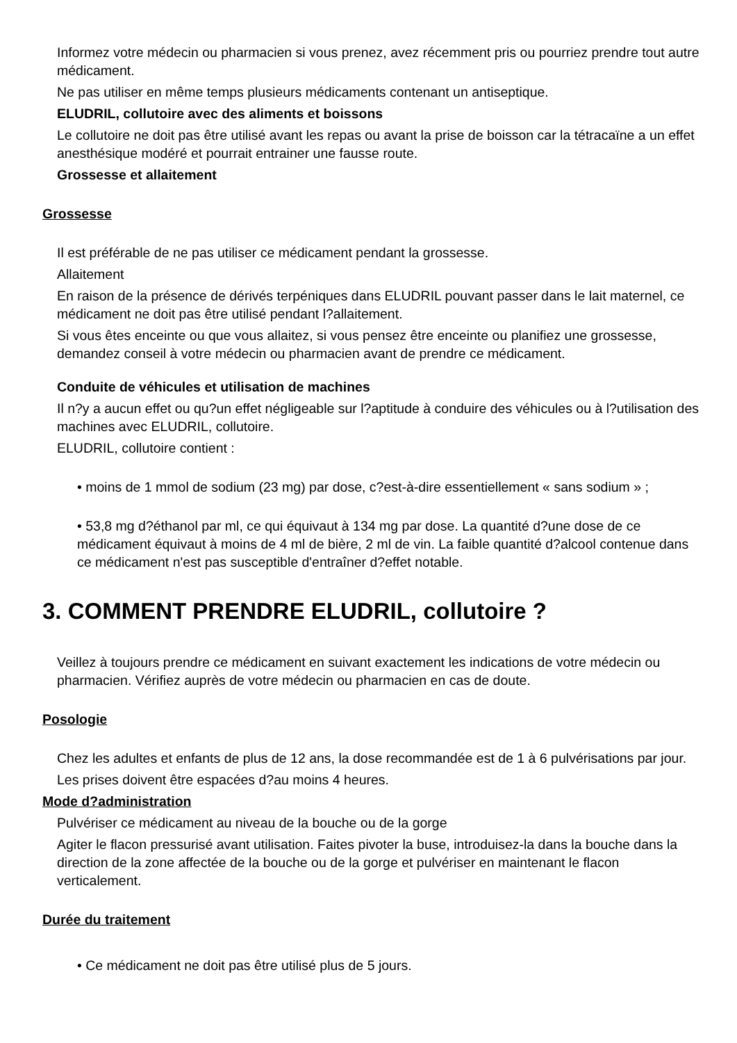Informez votre médecin ou pharmacien si vous prenez, avez récemment pris ou pourriez prendre tout autre médicament.
Ne pas utiliser en même temps plusieurs médicaments contenant un antiseptique.
ELUDRIL, collutoire avec des aliments et boissons
Le collutoire ne doit pas être utilisé avant les repas ou avant la prise de boisson car la tétracaïne a un effet anesthésique modéré et pourrait entrainer une fausse route.
Grossesse et allaitement
Grossesse
Il est préférable de ne pas utiliser ce médicament pendant la grossesse.
Allaitement
En raison de la présence de dérivés terpéniques dans ELUDRIL pouvant passer dans le lait maternel, ce médicament ne doit pas être utilisé pendant l?allaitement.
Si vous êtes enceinte ou que vous allaitez, si vous pensez être enceinte ou planifiez une grossesse, demandez conseil à votre médecin ou pharmacien avant de prendre ce médicament.
Conduite de véhicules et utilisation de machines
Il n?y a aucun effet ou qu?un effet négligeable sur l?aptitude à conduire des véhicules ou à l?utilisation des machines avec ELUDRIL, collutoire.
ELUDRIL, collutoire contient :
• moins de 1 mmol de sodium (23 mg) par dose, c?est-à-dire essentiellement « sans sodium » ;
• 53,8 mg d?éthanol par ml, ce qui équivaut à 134 mg par dose. La quantité d?une dose de ce médicament équivaut à moins de 4 ml de bière, 2 ml de vin. La faible quantité d?alcool contenue dans ce médicament n'est pas susceptible d'entraîner d?effet notable.
3. COMMENT PRENDRE ELUDRIL, collutoire ?
Veillez à toujours prendre ce médicament en suivant exactement les indications de votre médecin ou pharmacien. Vérifiez auprès de votre médecin ou pharmacien en cas de doute.
Posologie
Chez les adultes et enfants de plus de 12 ans, la dose recommandée est de 1 à 6 pulvérisations par jour.
Les prises doivent être espacées d?au moins 4 heures.
Mode d?administration
Pulvériser ce médicament au niveau de la bouche ou de la gorge
Agiter le flacon pressurisé avant utilisation. Faites pivoter la buse, introduisez-la dans la bouche dans la direction de la zone affectée de la bouche ou de la gorge et pulvériser en maintenant le flacon verticalement.
Durée du traitement
• Ce médicament ne doit pas être utilisé plus de 5 jours.